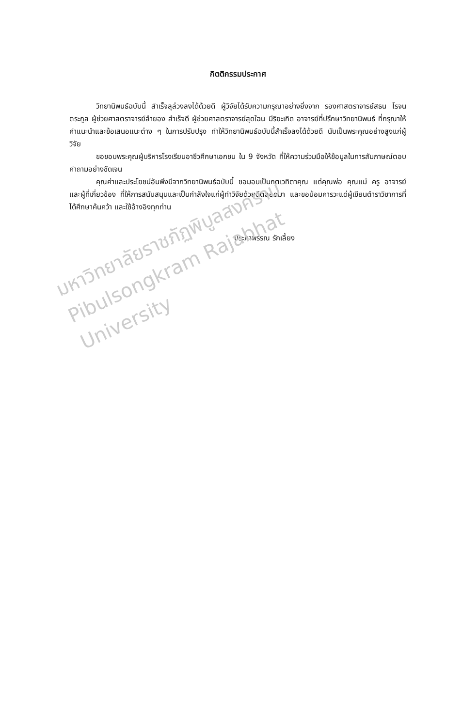กิตติกรรมประกาศ
วิทยานิพนธ์ฉบับนี้ สำเร็จลุล่วงลงได้ด้วยดี ผู้วิจัยได้รับความกรุณาอย่างยิ่งจาก รองศาสตราจารย์สธน โรจนตระกูล ผู้ช่วยศาสตราจารย์ลำยอง สำเร็จดี ผู้ช่วยศาสตราจารย์สุดใฉน มีริยะเกิด อาจารย์ที่ปรึกษาวิทยานิพนธ์ ที่กรุณาให้คำแนะนำและข้อเสนอแนะต่าง ๆ ในการปรับปรุง ทำให้วิทยานิพนธ์ฉบับนี้สำเร็จลงได้ด้วยดี นับเป็นพระคุณอย่างสูงแก่ผู้วิจัย
ขอขอบพระคุณผู้บริหารโรงเรียนอาชีวศึกษาเอกชน ใน 9 จังหวัด ที่ให้ความร่วมมือให้ข้อมูลในการสัมภาษณ์ตอบคำถามอย่างชัดเจน
คุณค่าและประโยชน์อันพึงมีจากวิทยานิพนธ์ฉบับนี้ ขอมอบเป็นกตเวทิตาคุณ แด่คุณพ่อ คุณแม่ ครู อาจารย์ และผู้ที่เกี่ยวข้อง ที่ให้การสนับสนุนและเป็นกำลังใจแก่ผู้ทำวิจัยด้วยดีตลอดมา และขอน้อมคารวะแด่ผู้เขียนตำราวิชาการที่ได้ศึกษาค้นคว้า และใช้อ้างอิงทุกท่าน
ประภาพรรณ รักเลี้ยง
มหาวิทยาลัยราชภัฏพิบูลสงคราม
Pibulsongkram Rajabhat University